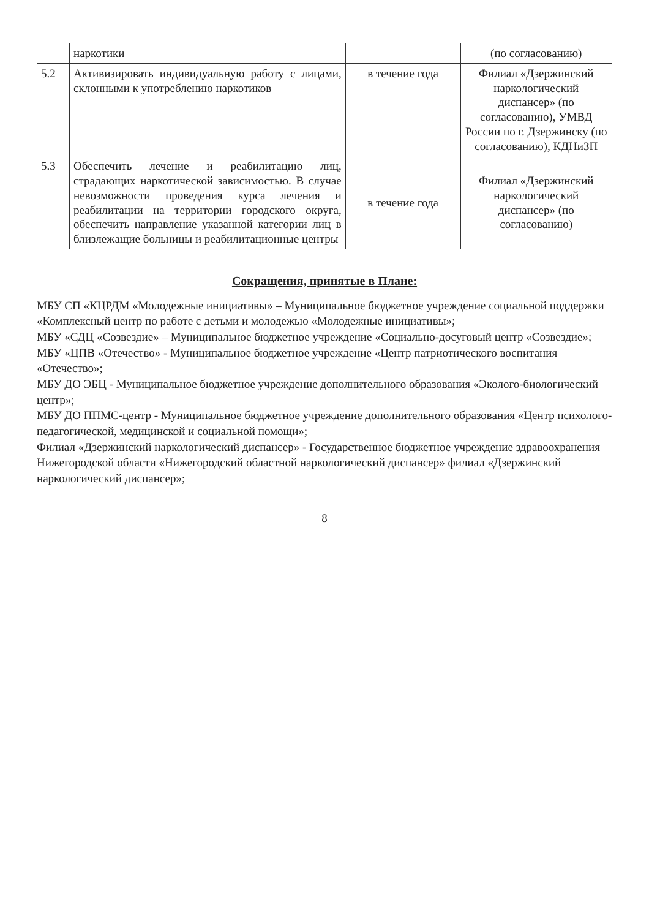| | наркотики | | (по согласованию) |
| 5.2 | Активизировать индивидуальную работу с лицами, склонными к употреблению наркотиков | в течение года | Филиал «Дзержинский наркологический диспансер» (по согласованию), УМВД России по г. Дзержинску (по согласованию), КДНиЗП |
| 5.3 | Обеспечить лечение и реабилитацию лиц, страдающих наркотической зависимостью. В случае невозможности проведения курса лечения и реабилитации на территории городского округа, обеспечить направление указанной категории лиц в близлежащие больницы и реабилитационные центры | в течение года | Филиал «Дзержинский наркологический диспансер» (по согласованию) |
Сокращения, принятые в Плане:
МБУ СП «КЦРДМ «Молодежные инициативы» – Муниципальное бюджетное учреждение социальной поддержки «Комплексный центр по работе с детьми и молодежью «Молодежные инициативы»;
МБУ «СДЦ «Созвездие» – Муниципальное бюджетное учреждение «Социально-досуговый центр «Созвездие»;
МБУ «ЦПВ «Отечество» - Муниципальное бюджетное учреждение «Центр патриотического воспитания «Отечество»;
МБУ ДО ЭБЦ - Муниципальное бюджетное учреждение дополнительного образования «Эколого-биологический центр»;
МБУ ДО ППМС-центр - Муниципальное бюджетное учреждение дополнительного образования «Центр психолого-педагогической, медицинской и социальной помощи»;
Филиал «Дзержинский наркологический диспансер» - Государственное бюджетное учреждение здравоохранения Нижегородской области «Нижегородский областной наркологический диспансер» филиал «Дзержинский наркологический диспансер»;
8